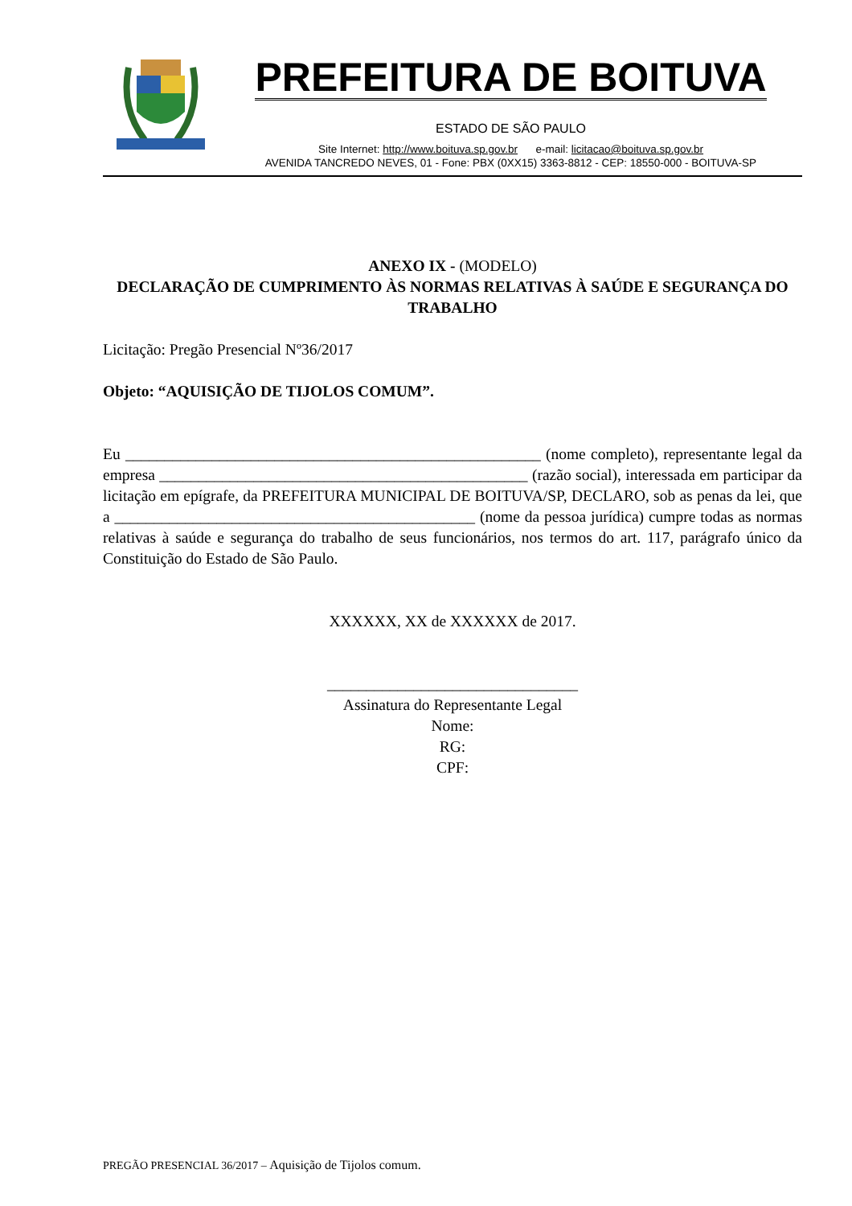PREFEITURA DE BOITUVA
ESTADO DE SÃO PAULO
Site Internet: http://www.boituva.sp.gov.br e-mail: licitacao@boituva.sp.gov.br
AVENIDA TANCREDO NEVES, 01 - Fone: PBX (0XX15) 3363-8812 - CEP: 18550-000 - BOITUVA-SP
ANEXO IX - (MODELO)
DECLARAÇÃO DE CUMPRIMENTO ÀS NORMAS RELATIVAS À SAÚDE E SEGURANÇA DO TRABALHO
Licitação: Pregão Presencial Nº36/2017
Objeto: “AQUISIÇÃO DE TIJOLOS COMUM”.
Eu _____________________________________________________ (nome completo), representante legal da empresa _______________________________________________ (razão social), interessada em participar da licitação em epígrafe, da PREFEITURA MUNICIPAL DE BOITUVA/SP, DECLARO, sob as penas da lei, que a ______________________________________________ (nome da pessoa jurídica) cumpre todas as normas relativas à saúde e segurança do trabalho de seus funcionários, nos termos do art. 117, parágrafo único da Constituição do Estado de São Paulo.
XXXXXX, XX de XXXXXX de 2017.
________________________________
Assinatura do Representante Legal
Nome:
RG:
CPF:
PREGÃO PRESENCIAL 36/2017 – Aquisição de Tijolos comum.